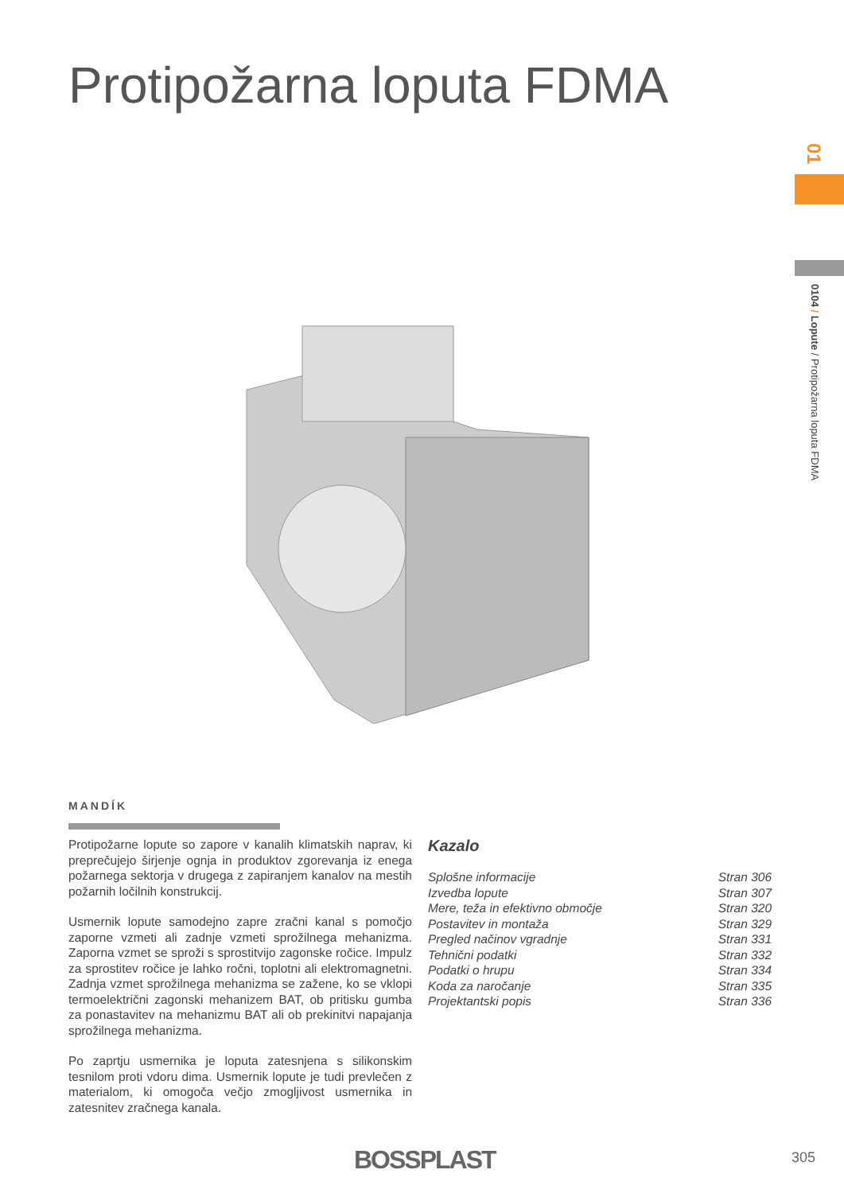Protipožarna loputa FDMA
01
0104 / Lopute / Protipožarna loputa FDMA
MANDÍK
Protipožarne lopute so zapore v kanalih klimatskih naprav, ki preprečujejo širjenje ognja in produktov zgorevanja iz enega požarnega sektorja v drugega z zapiranjem kanalov na mestih požarnih ločilnih konstrukcij.
Usmernik lopute samodejno zapre zračni kanal s pomočjo zaporne vzmeti ali zadnje vzmeti sprožilnega mehanizma. Zaporna vzmet se sproži s sprostitvijo zagonske ročice. Impulz za sprostitev ročice je lahko ročni, toplotni ali elektromagnetni. Zadnja vzmet sprožilnega mehanizma se zažene, ko se vklopi termoelektrični zagonski mehanizem BAT, ob pritisku gumba za ponastavitev na mehanizmu BAT ali ob prekinitvi napajanja sprožilnega mehanizma.
Po zaprtju usmernika je loputa zatesnjena s silikonskim tesnilom proti vdoru dima. Usmernik lopute je tudi prevlečen z materialom, ki omogoča večjo zmogljivost usmernika in zatesnitev zračnega kanala.
Kazalo
| Splošne informacije | Stran 306 |
| Izvedba lopute | Stran 307 |
| Mere, teža in efektivno območje | Stran 320 |
| Postavitev in montaža | Stran 329 |
| Pregled načinov vgradnje | Stran 331 |
| Tehnični podatki | Stran 332 |
| Podatki o hrupu | Stran 334 |
| Koda za naročanje | Stran 335 |
| Projektantski popis | Stran 336 |
BOSSPLAST 305